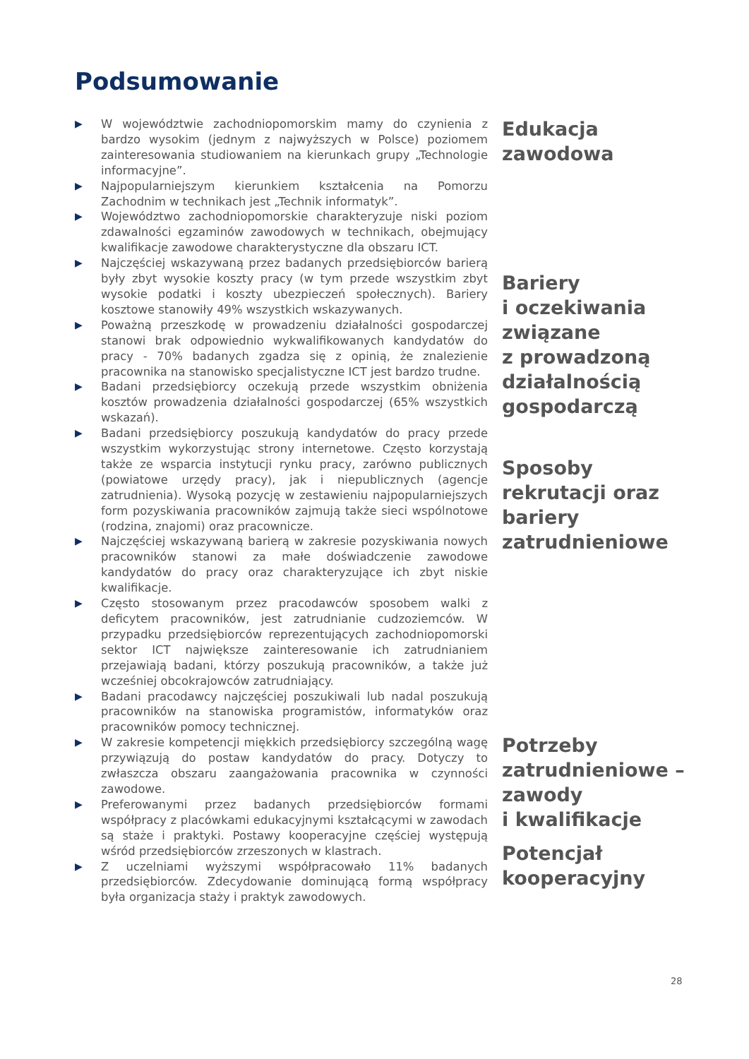Podsumowanie
▶ W województwie zachodniopomorskim mamy do czynienia z bardzo wysokim (jednym z najwyższych w Polsce) poziomem zainteresowania studiowaniem na kierunkach grupy „Technologie informacyjne”.
▶ Najpopularniejszym kierunkiem kształcenia na Pomorzu Zachodnim w technikach jest „Technik informatyk”.
▶ Województwo zachodniopomorskie charakteryzuje niski poziom zdawalności egzaminów zawodowych w technikach, obejmujący kwalifikacje zawodowe charakterystyczne dla obszaru ICT.
▶ Najczęściej wskazywaną przez badanych przedsiębiorców barierą były zbyt wysokie koszty pracy (w tym przede wszystkim zbyt wysokie podatki i koszty ubezpieczeń społecznych). Bariery kosztowe stanowiły 49% wszystkich wskazywanych.
▶ Poważną przeszkodę w prowadzeniu działalności gospodarczej stanowi brak odpowiednio wykwalifikowanych kandydatów do pracy - 70% badanych zgadza się z opinią, że znalezienie pracownika na stanowisko specjalistyczne ICT jest bardzo trudne.
▶ Badani przedsiębiorcy oczekują przede wszystkim obniżenia kosztów prowadzenia działalności gospodarczej (65% wszystkich wskazań).
▶ Badani przedsiębiorcy poszukują kandydatów do pracy przede wszystkim wykorzystując strony internetowe. Często korzystają także ze wsparcia instytucji rynku pracy, zarówno publicznych (powiatowe urzędy pracy), jak i niepublicznych (agencje zatrudnienia). Wysoką pozycję w zestawieniu najpopularniejszych form pozyskiwania pracowników zajmują także sieci wspólnotowe (rodzina, znajomi) oraz pracownicze.
▶ Najczęściej wskazywaną barierą w zakresie pozyskiwania nowych pracowników stanowi za małe doświadczenie zawodowe kandydatów do pracy oraz charakteryzujące ich zbyt niskie kwalifikacje.
▶ Często stosowanym przez pracodawców sposobem walki z deficytem pracowników, jest zatrudnianie cudzoziemców. W przypadku przedsiębiorców reprezentujących zachodniopomorski sektor ICT największe zainteresowanie ich zatrudnianiem przejawiają badani, którzy poszukują pracowników, a także już wcześniej obcokrajowców zatrudniający.
▶ Badani pracodawcy najczęściej poszukiwali lub nadal poszukują pracowników na stanowiska programistów, informatyków oraz pracowników pomocy technicznej.
▶ W zakresie kompetencji miękkich przedsiębiorcy szczególną wagę przywiązują do postaw kandydatów do pracy. Dotyczy to zwłaszcza obszaru zaangażowania pracownika w czynności zawodowe.
▶ Preferowanymi przez badanych przedsiębiorców formami współpracy z placówkami edukacyjnymi kształcącymi w zawodach są staże i praktyki. Postawy kooperacyjne częściej występują wśród przedsiębiorców zrzeszonych w klastrach.
▶ Z uczelniami wyższymi współpracowało 11% badanych przedsiębiorców. Zdecydowanie dominującą formą współpracy była organizacja staży i praktyk zawodowych.
Edukacja
zawodowa
Bariery
i oczekiwania
związane
z prowadzoną
działalnością
gospodarczą
Sposoby
rekrutacji oraz
bariery
zatrudnieniowe
Potrzeby
zatrudnieniowe –
zawody
i kwalifikacje
Potencjał
kooperacyjny
28